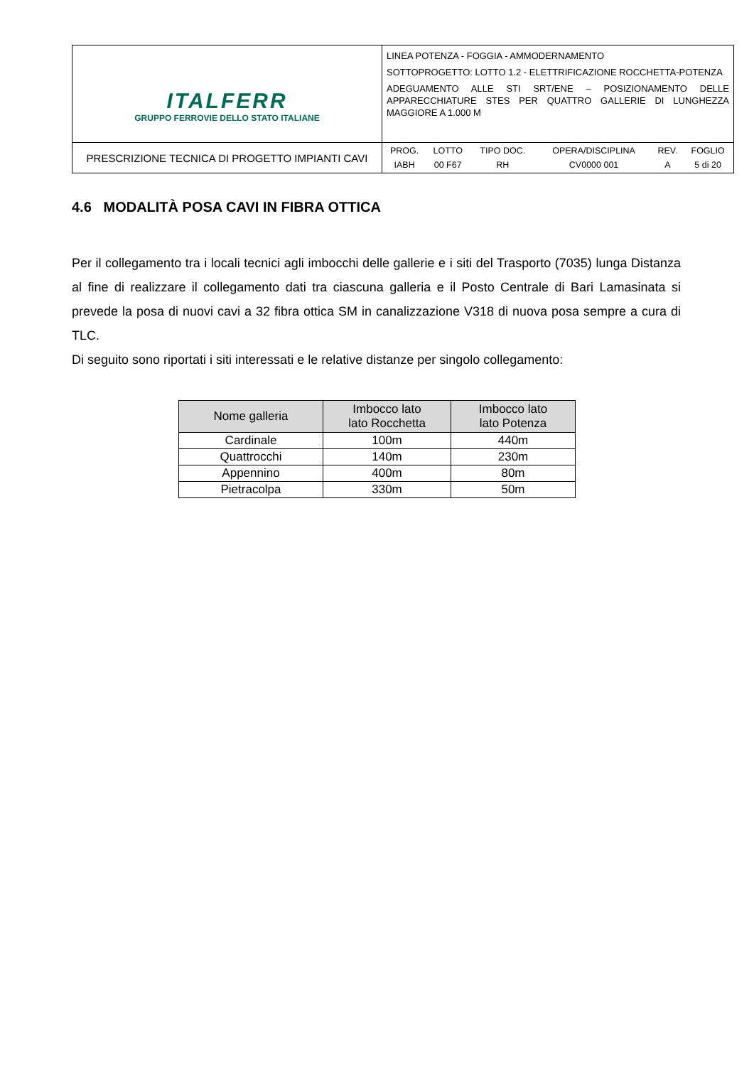| ITALFERR GRUPPO FERROVIE DELLO STATO ITALIANE | LINEA POTENZA - FOGGIA - AMMODERNAMENTO SOTTOPROGETTO: LOTTO 1.2 - ELETTRIFICAZIONE ROCCHETTA-POTENZA ADEGUAMENTO ALLE STI SRT/ENE – POSIZIONAMENTO DELLE APPARECCHIATURE STES PER QUATTRO GALLERIE DI LUNGHEZZA MAGGIORE A 1.000 M |
| PRESCRIZIONE TECNICA DI PROGETTO IMPIANTI CAVI | / PROG. / LOTTO / TIPO DOC. / OPERA/DISCIPLINA / REV. / FOGLIO / / IABH / 00 F67 / RH / CV0000 001 / A / 5 di 20 / |
4.6 MODALITÀ POSA CAVI IN FIBRA OTTICA
Per il collegamento tra i locali tecnici agli imbocchi delle gallerie e i siti del Trasporto (7035) lunga Distanza al fine di realizzare il collegamento dati tra ciascuna galleria e il Posto Centrale di Bari Lamasinata si prevede la posa di nuovi cavi a 32 fibra ottica SM in canalizzazione V318 di nuova posa sempre a cura di TLC.
Di seguito sono riportati i siti interessati e le relative distanze per singolo collegamento:
| Nome galleria | Imbocco lato lato Rocchetta | Imbocco lato lato Potenza |
| --- | --- | --- |
| Cardinale | 100m | 440m |
| Quattrocchi | 140m | 230m |
| Appennino | 400m | 80m |
| Pietracolpa | 330m | 50m |